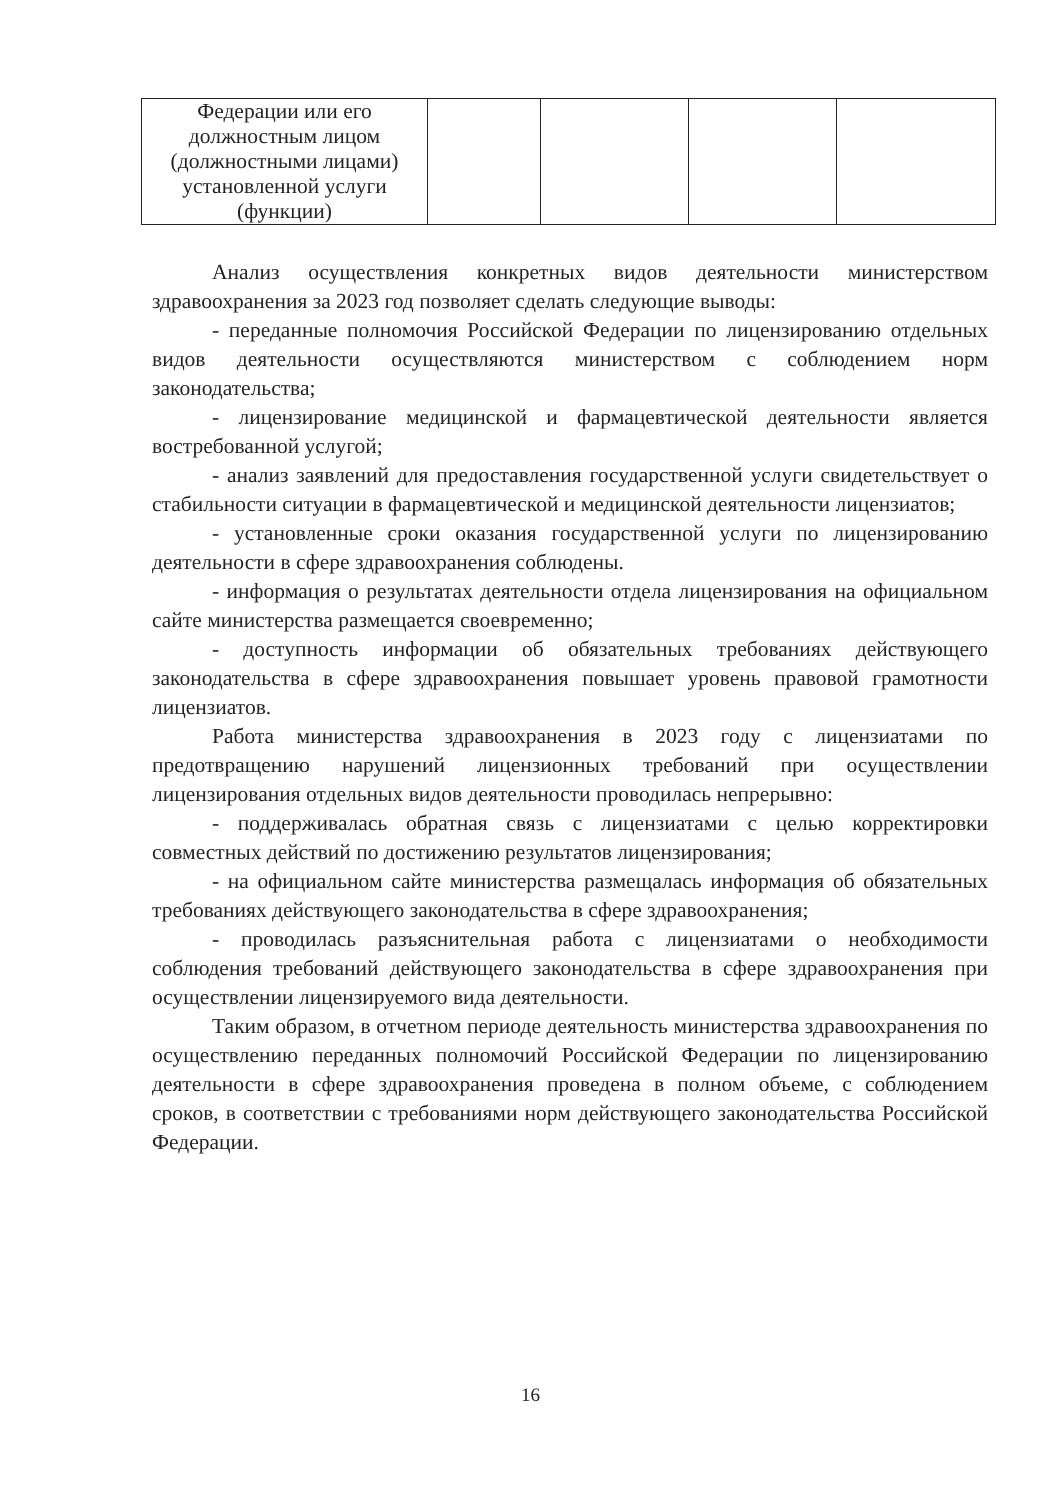| Федерации или его должностным лицом (должностными лицами) установленной услуги (функции) | | | | |
Анализ осуществления конкретных видов деятельности министерством здравоохранения за 2023 год позволяет сделать следующие выводы:
- переданные полномочия Российской Федерации по лицензированию отдельных видов деятельности осуществляются министерством с соблюдением норм законодательства;
- лицензирование медицинской и фармацевтической деятельности является востребованной услугой;
- анализ заявлений для предоставления государственной услуги свидетельствует о стабильности ситуации в фармацевтической и медицинской деятельности лицензиатов;
- установленные сроки оказания государственной услуги по лицензированию деятельности в сфере здравоохранения соблюдены.
- информация о результатах деятельности отдела лицензирования на официальном сайте министерства размещается своевременно;
- доступность информации об обязательных требованиях действующего законодательства в сфере здравоохранения повышает уровень правовой грамотности лицензиатов.
Работа министерства здравоохранения в 2023 году с лицензиатами по предотвращению нарушений лицензионных требований при осуществлении лицензирования отдельных видов деятельности проводилась непрерывно:
- поддерживалась обратная связь с лицензиатами с целью корректировки совместных действий по достижению результатов лицензирования;
- на официальном сайте министерства размещалась информация об обязательных требованиях действующего законодательства в сфере здравоохранения;
- проводилась разъяснительная работа с лицензиатами о необходимости соблюдения требований действующего законодательства в сфере здравоохранения при осуществлении лицензируемого вида деятельности.
Таким образом, в отчетном периоде деятельность министерства здравоохранения по осуществлению переданных полномочий Российской Федерации по лицензированию деятельности в сфере здравоохранения проведена в полном объеме, с соблюдением сроков, в соответствии с требованиями норм действующего законодательства Российской Федерации.
16